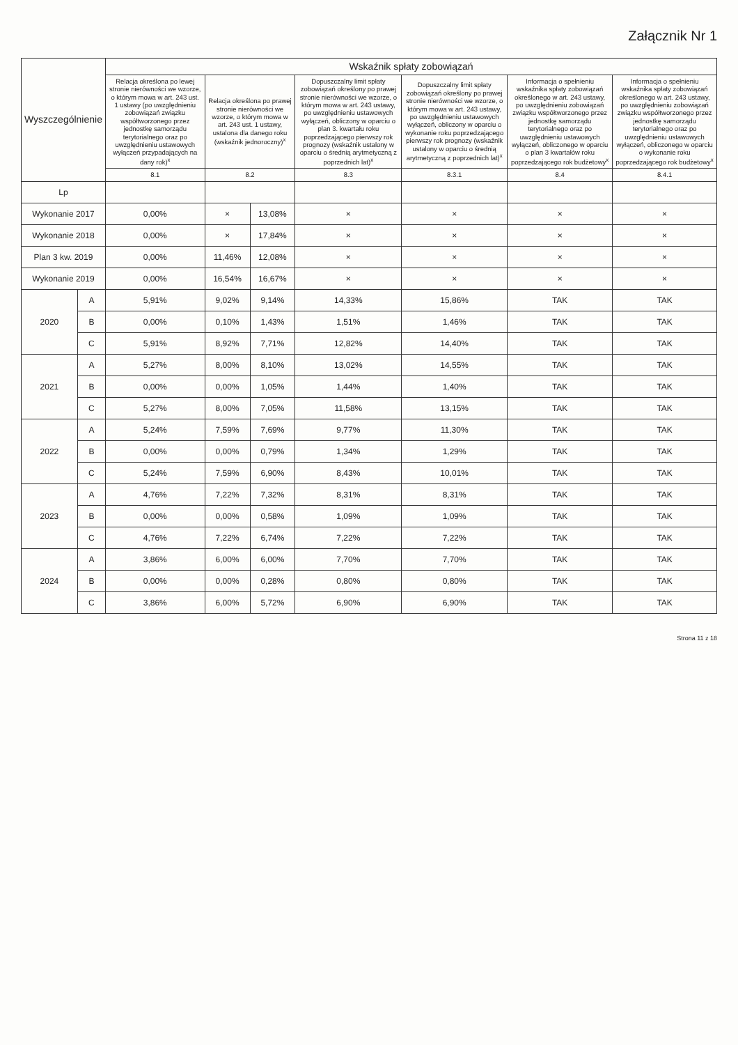Załącznik Nr 1
| Wyszczególnienie | | Wskaźnik spłaty zobowiązań | | | | | | |
| --- | --- | --- | --- | --- | --- | --- | --- | --- |
| | | Relacja określona po lewej stronie nierówności we wzorze, o którym mowa w art. 243 ust. 1 ustawy (po uwzględnieniu zobowiązań związku współtworzonego przez jednostkę samorządu terytorialnego oraz po uwzględnieniu ustawowych wyłączeń przypadających na dany rok)<sup>x</sup> | Relacja określona po prawej stronie nierówności we wzorze, o którym mowa w art. 243 ust. 1 ustawy, ustalona dla danego roku (wskaźnik jednoroczny)<sup>x</sup> | | Dopuszczalny limit spłaty zobowiązań określony po prawej stronie nierówności we wzorze, o którym mowa w art. 243 ustawy, po uwzględnieniu ustawowych wyłączeń, obliczony w oparciu o plan 3. kwartału roku poprzedzającego pierwszy rok prognozy (wskaźnik ustalony w oparciu o średnią arytmetyczną z poprzednich lat)<sup>x</sup> | Dopuszczalny limit spłaty zobowiązań określony po prawej stronie nierówności we wzorze, o którym mowa w art. 243 ustawy, po uwzględnieniu ustawowych wyłączeń, obliczony w oparciu o wykonanie roku poprzedzającego pierwszy rok prognozy (wskaźnik ustalony w oparciu o średnią arytmetyczną z poprzednich lat)<sup>x</sup> | Informacja o spełnieniu wskaźnika spłaty zobowiązań określonego w art. 243 ustawy, po uwzględnieniu zobowiązań związku współtworzonego przez jednostkę samorządu terytorialnego oraz po uwzględnieniu ustawowych wyłączeń, obliczonego w oparciu o plan 3 kwartałów roku poprzedzającego rok budżetowy<sup>x</sup> | Informacja o spełnieniu wskaźnika spłaty zobowiązań określonego w art. 243 ustawy, po uwzględnieniu zobowiązań związku współtworzonego przez jednostkę samorządu terytorialnego oraz po uwzględnieniu ustawowych wyłączeń, obliczonego w oparciu o wykonanie roku poprzedzającego rok budżetowy<sup>x</sup> |
| | | 8.1 | 8.2 | | 8.3 | 8.3.1 | 8.4 | 8.4.1 |
| Lp | | | | | | | | |
| Wykonanie 2017 | | 0,00% | × | 13,08% | × | × | × | × |
| Wykonanie 2018 | | 0,00% | × | 17,84% | × | × | × | × |
| Plan 3 kw. 2019 | | 0,00% | 11,46% | 12,08% | × | × | × | × |
| Wykonanie 2019 | | 0,00% | 16,54% | 16,67% | × | × | × | × |
| 2020 | A | 5,91% | 9,02% | 9,14% | 14,33% | 15,86% | TAK | TAK |
| | B | 0,00% | 0,10% | 1,43% | 1,51% | 1,46% | TAK | TAK |
| | C | 5,91% | 8,92% | 7,71% | 12,82% | 14,40% | TAK | TAK |
| 2021 | A | 5,27% | 8,00% | 8,10% | 13,02% | 14,55% | TAK | TAK |
| | B | 0,00% | 0,00% | 1,05% | 1,44% | 1,40% | TAK | TAK |
| | C | 5,27% | 8,00% | 7,05% | 11,58% | 13,15% | TAK | TAK |
| 2022 | A | 5,24% | 7,59% | 7,69% | 9,77% | 11,30% | TAK | TAK |
| | B | 0,00% | 0,00% | 0,79% | 1,34% | 1,29% | TAK | TAK |
| | C | 5,24% | 7,59% | 6,90% | 8,43% | 10,01% | TAK | TAK |
| 2023 | A | 4,76% | 7,22% | 7,32% | 8,31% | 8,31% | TAK | TAK |
| | B | 0,00% | 0,00% | 0,58% | 1,09% | 1,09% | TAK | TAK |
| | C | 4,76% | 7,22% | 6,74% | 7,22% | 7,22% | TAK | TAK |
| 2024 | A | 3,86% | 6,00% | 6,00% | 7,70% | 7,70% | TAK | TAK |
| | B | 0,00% | 0,00% | 0,28% | 0,80% | 0,80% | TAK | TAK |
| | C | 3,86% | 6,00% | 5,72% | 6,90% | 6,90% | TAK | TAK |
Strona 11 z 18